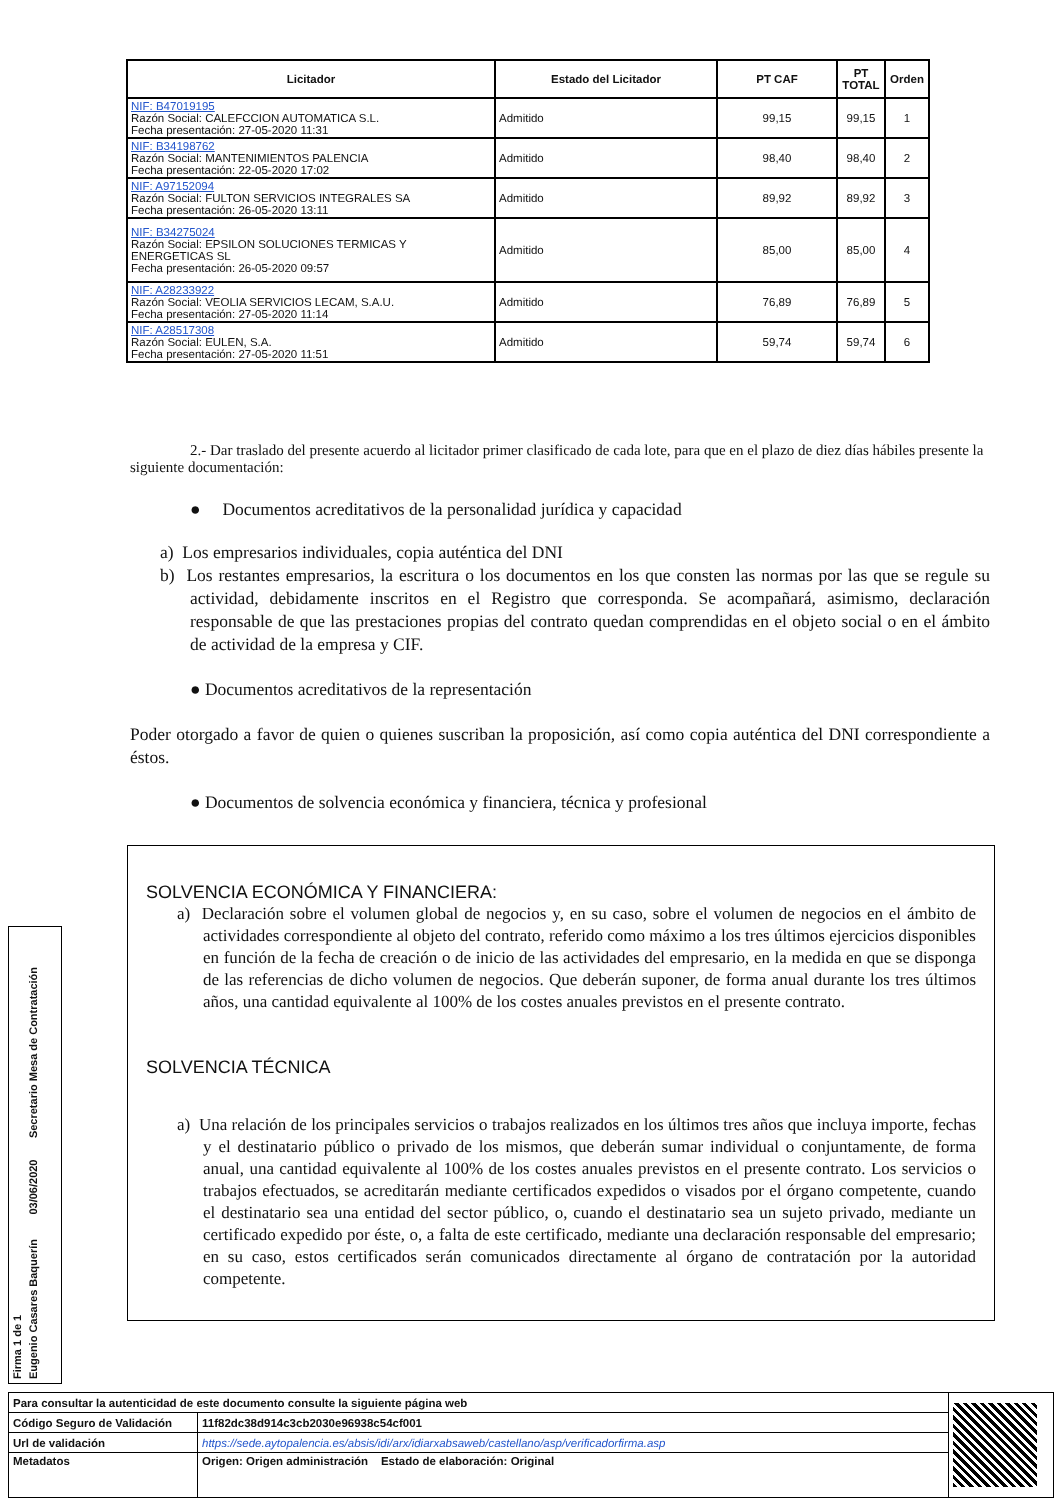| Licitador | Estado del Licitador | PT CAF | PT TOTAL | Orden |
| --- | --- | --- | --- | --- |
| NIF: B47019195 Razón Social: CALEFCCION AUTOMATICA S.L. Fecha presentación: 27-05-2020 11:31 | Admitido | 99,15 | 99,15 | 1 |
| NIF: B34198762 Razón Social: MANTENIMIENTOS PALENCIA Fecha presentación: 22-05-2020 17:02 | Admitido | 98,40 | 98,40 | 2 |
| NIF: A97152094 Razón Social: FULTON SERVICIOS INTEGRALES SA Fecha presentación: 26-05-2020 13:11 | Admitido | 89,92 | 89,92 | 3 |
| NIF: B34275024 Razón Social: EPSILON SOLUCIONES TERMICAS Y ENERGETICAS SL Fecha presentación: 26-05-2020 09:57 | Admitido | 85,00 | 85,00 | 4 |
| NIF: A28233922 Razón Social: VEOLIA SERVICIOS LECAM, S.A.U. Fecha presentación: 27-05-2020 11:14 | Admitido | 76,89 | 76,89 | 5 |
| NIF: A28517308 Razón Social: EULEN, S.A. Fecha presentación: 27-05-2020 11:51 | Admitido | 59,74 | 59,74 | 6 |
2.- Dar traslado del presente acuerdo al licitador primer clasificado de cada lote, para que en el plazo de diez días hábiles presente la siguiente documentación:
● Documentos acreditativos de la personalidad jurídica y capacidad
a) Los empresarios individuales, copia auténtica del DNI
b) Los restantes empresarios, la escritura o los documentos en los que consten las normas por las que se regule su actividad, debidamente inscritos en el Registro que corresponda. Se acompañará, asimismo, declaración responsable de que las prestaciones propias del contrato quedan comprendidas en el objeto social o en el ámbito de actividad de la empresa y CIF.
● Documentos acreditativos de la representación
Poder otorgado a favor de quien o quienes suscriban la proposición, así como copia auténtica del DNI correspondiente a éstos.
● Documentos de solvencia económica y financiera, técnica y profesional
SOLVENCIA ECONÓMICA Y FINANCIERA:
a) Declaración sobre el volumen global de negocios y, en su caso, sobre el volumen de negocios en el ámbito de actividades correspondiente al objeto del contrato, referido como máximo a los tres últimos ejercicios disponibles en función de la fecha de creación o de inicio de las actividades del empresario, en la medida en que se disponga de las referencias de dicho volumen de negocios. Que deberán suponer, de forma anual durante los tres últimos años, una cantidad equivalente al 100% de los costes anuales previstos en el presente contrato.
SOLVENCIA TÉCNICA
a) Una relación de los principales servicios o trabajos realizados en los últimos tres años que incluya importe, fechas y el destinatario público o privado de los mismos, que deberán sumar individual o conjuntamente, de forma anual, una cantidad equivalente al 100% de los costes anuales previstos en el presente contrato. Los servicios o trabajos efectuados, se acreditarán mediante certificados expedidos o visados por el órgano competente, cuando el destinatario sea una entidad del sector público, o, cuando el destinatario sea un sujeto privado, mediante un certificado expedido por éste, o, a falta de este certificado, mediante una declaración responsable del empresario; en su caso, estos certificados serán comunicados directamente al órgano de contratación por la autoridad competente.
Firma 1 de 1
Eugenio Casares Baquerín 03/06/2020 Secretario Mesa de Contratación
| Para consultar la autenticidad de este documento consulte la siguiente página web | | |
| Código Seguro de Validación | 11f82dc38d914c3cb2030e96938c54cf001 | |
| Url de validación | https://sede.aytopalencia.es/absis/idi/arx/idiarxabsaweb/castellano/asp/verificadorfirma.asp | |
| Metadatos | Origen: Origen administración Estado de elaboración: Original | |